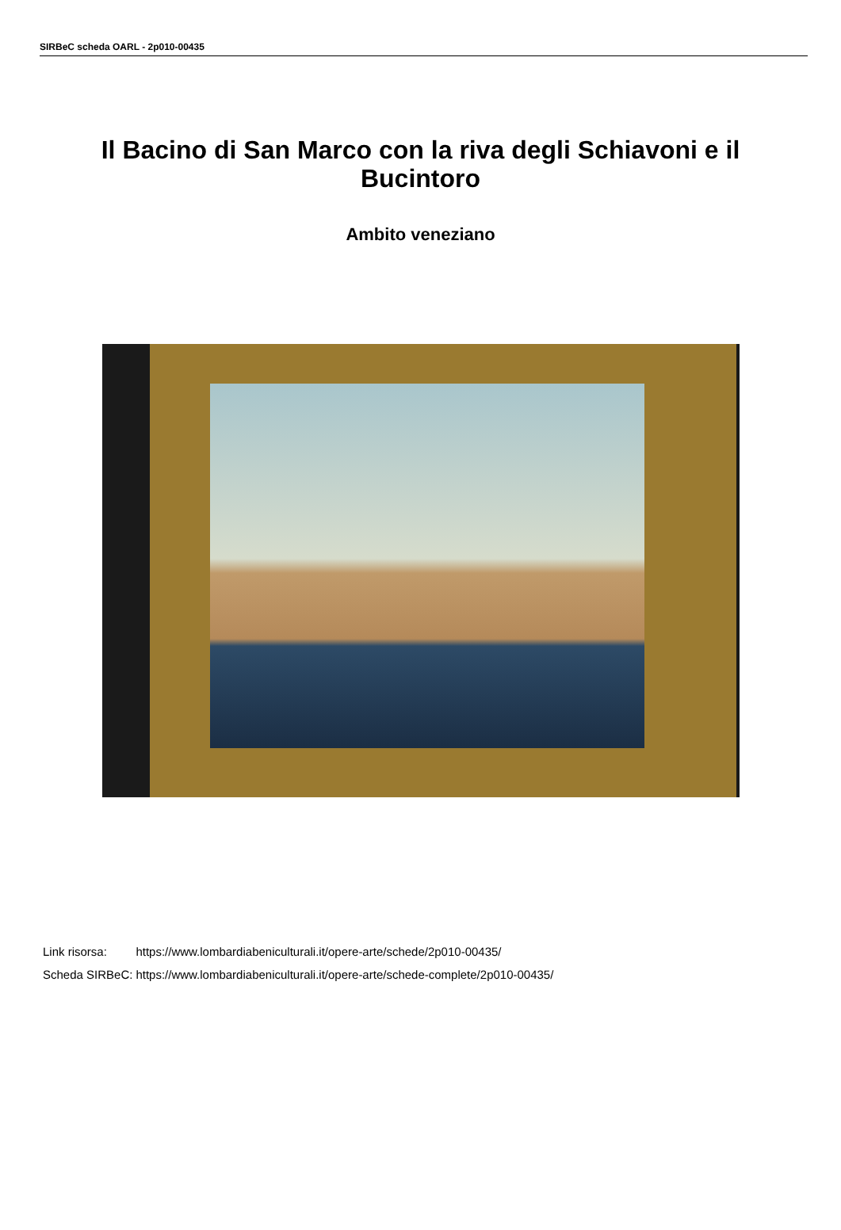SIRBeC scheda OARL - 2p010-00435
Il Bacino di San Marco con la riva degli Schiavoni e il Bucintoro
Ambito veneziano
| Link risorsa: | https://www.lombardiabeniculturali.it/opere-arte/schede/2p010-00435/ |
| Scheda SIRBeC: | https://www.lombardiabeniculturali.it/opere-arte/schede-complete/2p010-00435/ |